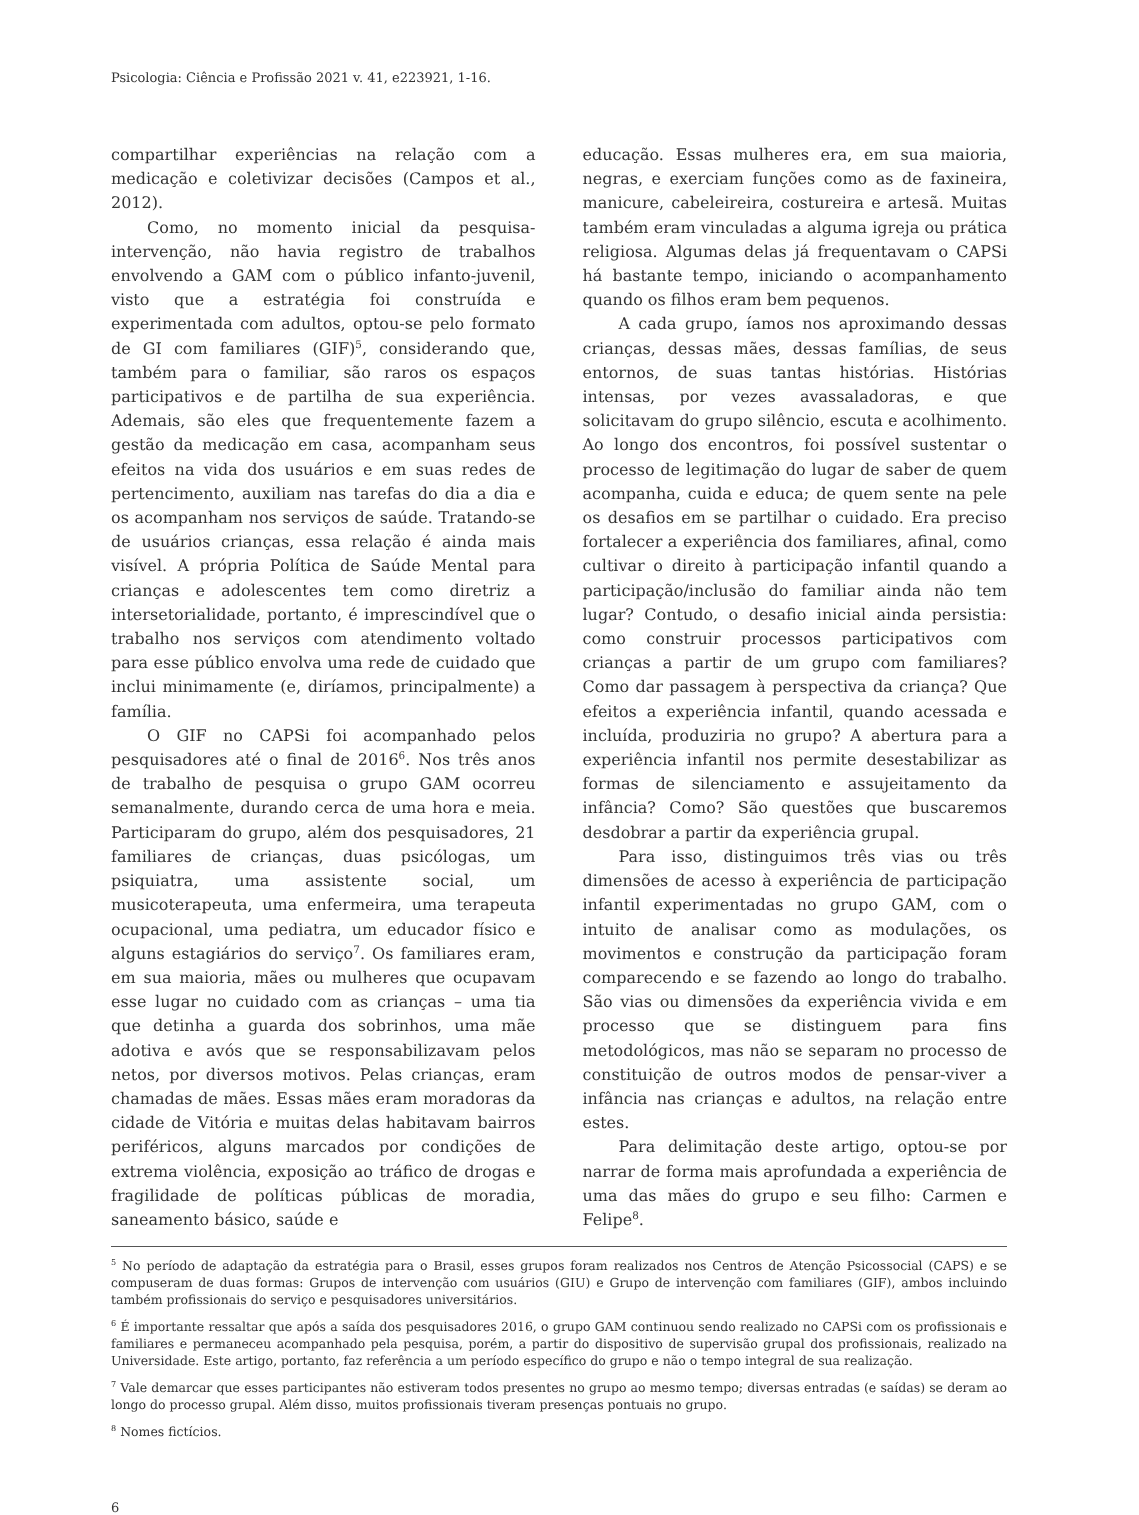Psicologia: Ciência e Profissão 2021 v. 41, e223921, 1-16.
compartilhar experiências na relação com a medicação e coletivizar decisões (Campos et al., 2012).
Como, no momento inicial da pesquisa-intervenção, não havia registro de trabalhos envolvendo a GAM com o público infanto-juvenil, visto que a estratégia foi construída e experimentada com adultos, optou-se pelo formato de GI com familiares (GIF)<sup>5</sup>, considerando que, também para o familiar, são raros os espaços participativos e de partilha de sua experiência. Ademais, são eles que frequentemente fazem a gestão da medicação em casa, acompanham seus efeitos na vida dos usuários e em suas redes de pertencimento, auxiliam nas tarefas do dia a dia e os acompanham nos serviços de saúde. Tratando-se de usuários crianças, essa relação é ainda mais visível. A própria Política de Saúde Mental para crianças e adolescentes tem como diretriz a intersetorialidade, portanto, é imprescindível que o trabalho nos serviços com atendimento voltado para esse público envolva uma rede de cuidado que inclui minimamente (e, diríamos, principalmente) a família.
O GIF no CAPSi foi acompanhado pelos pesquisadores até o final de 2016<sup>6</sup>. Nos três anos de trabalho de pesquisa o grupo GAM ocorreu semanalmente, durando cerca de uma hora e meia. Participaram do grupo, além dos pesquisadores, 21 familiares de crianças, duas psicólogas, um psiquiatra, uma assistente social, um musicoterapeuta, uma enfermeira, uma terapeuta ocupacional, uma pediatra, um educador físico e alguns estagiários do serviço<sup>7</sup>. Os familiares eram, em sua maioria, mães ou mulheres que ocupavam esse lugar no cuidado com as crianças – uma tia que detinha a guarda dos sobrinhos, uma mãe adotiva e avós que se responsabilizavam pelos netos, por diversos motivos. Pelas crianças, eram chamadas de mães. Essas mães eram moradoras da cidade de Vitória e muitas delas habitavam bairros periféricos, alguns marcados por condições de extrema violência, exposição ao tráfico de drogas e fragilidade de políticas públicas de moradia, saneamento básico, saúde e
educação. Essas mulheres era, em sua maioria, negras, e exerciam funções como as de faxineira, manicure, cabeleireira, costureira e artesã. Muitas também eram vinculadas a alguma igreja ou prática religiosa. Algumas delas já frequentavam o CAPSi há bastante tempo, iniciando o acompanhamento quando os filhos eram bem pequenos.
A cada grupo, íamos nos aproximando dessas crianças, dessas mães, dessas famílias, de seus entornos, de suas tantas histórias. Histórias intensas, por vezes avassaladoras, e que solicitavam do grupo silêncio, escuta e acolhimento. Ao longo dos encontros, foi possível sustentar o processo de legitimação do lugar de saber de quem acompanha, cuida e educa; de quem sente na pele os desafios em se partilhar o cuidado. Era preciso fortalecer a experiência dos familiares, afinal, como cultivar o direito à participação infantil quando a participação/inclusão do familiar ainda não tem lugar? Contudo, o desafio inicial ainda persistia: como construir processos participativos com crianças a partir de um grupo com familiares? Como dar passagem à perspectiva da criança? Que efeitos a experiência infantil, quando acessada e incluída, produziria no grupo? A abertura para a experiência infantil nos permite desestabilizar as formas de silenciamento e assujeitamento da infância? Como? São questões que buscaremos desdobrar a partir da experiência grupal.
Para isso, distinguimos três vias ou três dimensões de acesso à experiência de participação infantil experimentadas no grupo GAM, com o intuito de analisar como as modulações, os movimentos e construção da participação foram comparecendo e se fazendo ao longo do trabalho. São vias ou dimensões da experiência vivida e em processo que se distinguem para fins metodológicos, mas não se separam no processo de constituição de outros modos de pensar-viver a infância nas crianças e adultos, na relação entre estes.
Para delimitação deste artigo, optou-se por narrar de forma mais aprofundada a experiência de uma das mães do grupo e seu filho: Carmen e Felipe<sup>8</sup>.
<sup>5</sup> No período de adaptação da estratégia para o Brasil, esses grupos foram realizados nos Centros de Atenção Psicossocial (CAPS) e se compuseram de duas formas: Grupos de intervenção com usuários (GIU) e Grupo de intervenção com familiares (GIF), ambos incluindo também profissionais do serviço e pesquisadores universitários.
<sup>6</sup> É importante ressaltar que após a saída dos pesquisadores 2016, o grupo GAM continuou sendo realizado no CAPSi com os profissionais e familiares e permaneceu acompanhado pela pesquisa, porém, a partir do dispositivo de supervisão grupal dos profissionais, realizado na Universidade. Este artigo, portanto, faz referência a um período específico do grupo e não o tempo integral de sua realização.
<sup>7</sup> Vale demarcar que esses participantes não estiveram todos presentes no grupo ao mesmo tempo; diversas entradas (e saídas) se deram ao longo do processo grupal. Além disso, muitos profissionais tiveram presenças pontuais no grupo.
<sup>8</sup> Nomes fictícios.
6